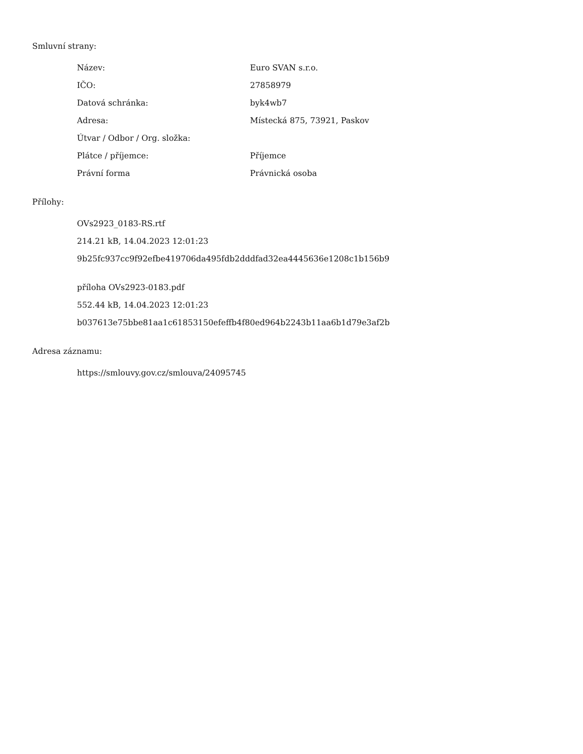Smluvní strany:
| Název: | Euro SVAN s.r.o. |
| IČO: | 27858979 |
| Datová schránka: | byk4wb7 |
| Adresa: | Místecká 875, 73921, Paskov |
| Útvar / Odbor / Org. složka: | |
| Plátce / příjemce: | Příjemce |
| Právní forma | Právnická osoba |
Přílohy:
OVs2923_0183-RS.rtf
214.21 kB, 14.04.2023 12:01:23
9b25fc937cc9f92efbe419706da495fdb2dddfad32ea4445636e1208c1b156b9
příloha OVs2923-0183.pdf
552.44 kB, 14.04.2023 12:01:23
b037613e75bbe81aa1c61853150efeffb4f80ed964b2243b11aa6b1d79e3af2b
Adresa záznamu:
https://smlouvy.gov.cz/smlouva/24095745